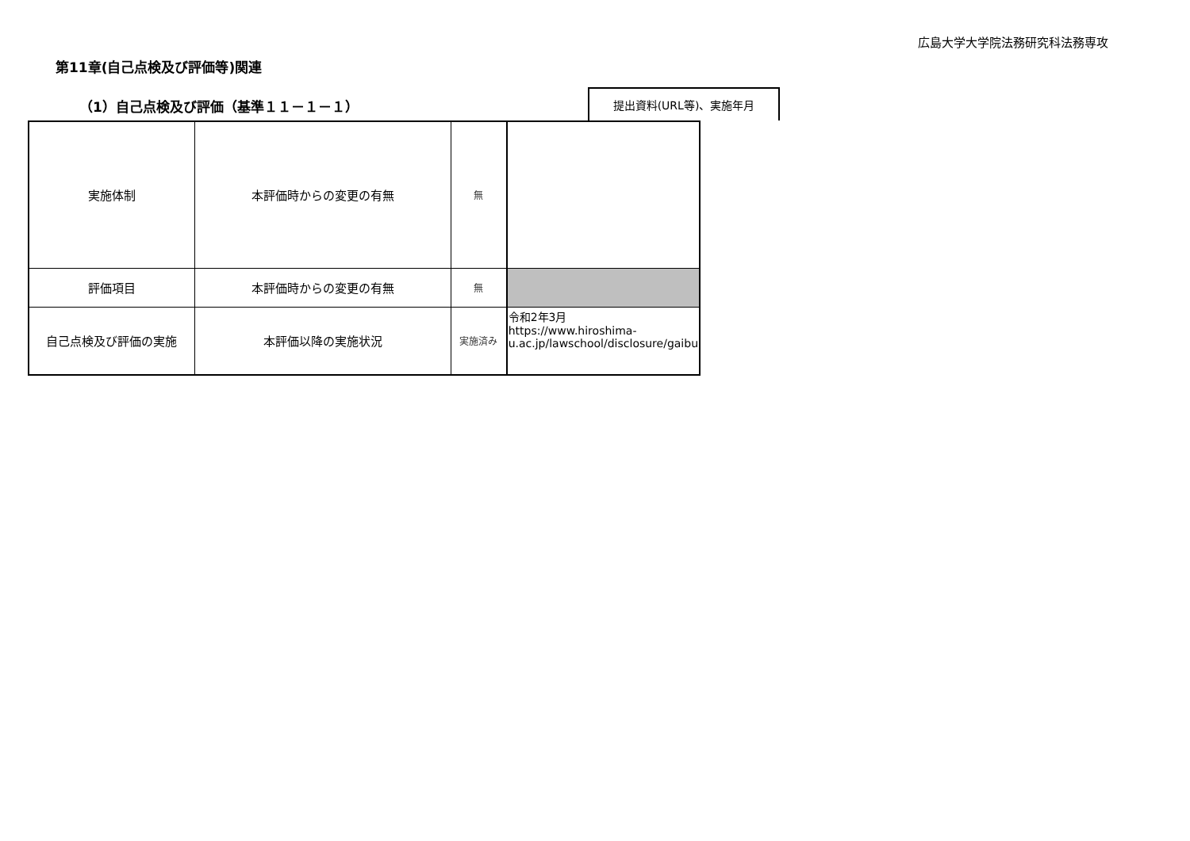広島大学大学院法務研究科法務専攻
第11章(自己点検及び評価等)関連
（1）自己点検及び評価（基準１１－１－１）
提出資料(URL等)、実施年月
| 実施体制 | 本評価時からの変更の有無 | 無 | |
| 評価項目 | 本評価時からの変更の有無 | 無 | |
| 自己点検及び評価の実施 | 本評価以降の実施状況 | 実施済み | 令和2年3月 https://www.hiroshima-u.ac.jp/lawschool/disclosure/gaibu |